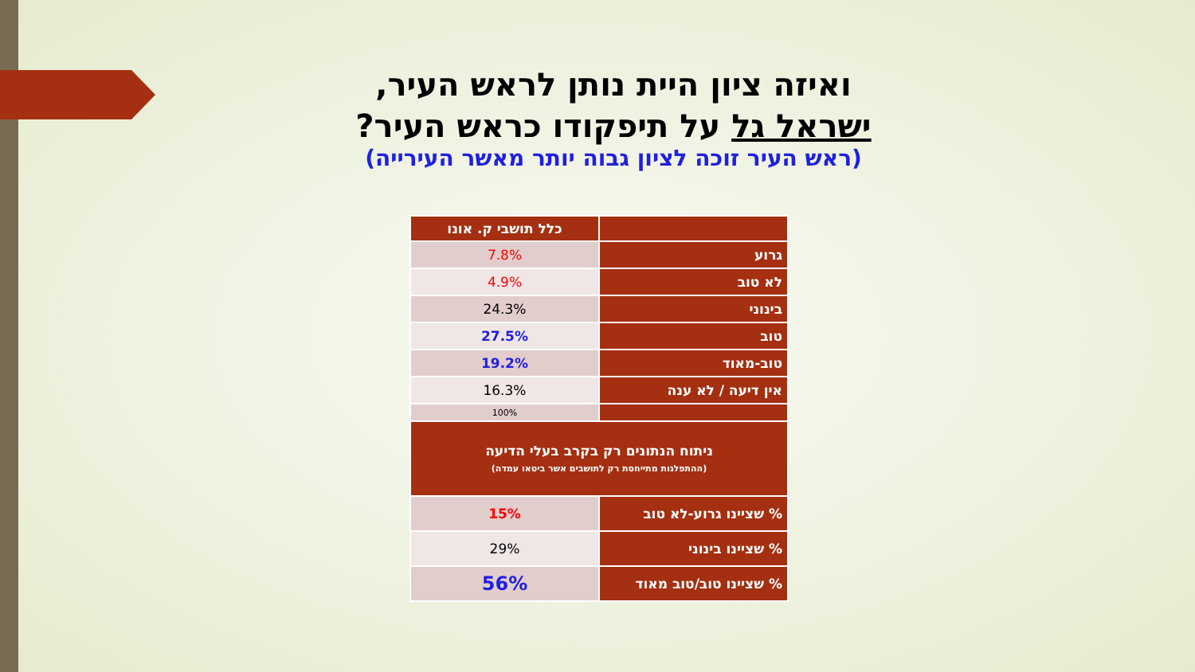ואיזה ציון היית נותן לראש העיר,
ישראל גל על תיפקודו כראש העיר?
(ראש העיר זוכה לציון גבוה יותר מאשר העירייה)
| | כלל תושבי ק. אונו |
| --- | --- |
| גרוע | 7.8% |
| לא טוב | 4.9% |
| בינוני | 24.3% |
| טוב | 27.5% |
| טוב-מאוד | 19.2% |
| אין דיעה / לא ענה | 16.3% |
| | 100% |
| ניתוח הנתונים רק בקרב בעלי הדיעה (ההתפלגות מתייחסת רק לתושבים אשר ביטאו עמדה) | |
| % שציינו גרוע-לא טוב | 15% |
| % שציינו בינוני | 29% |
| % שציינו טוב/טוב מאוד | 56% |